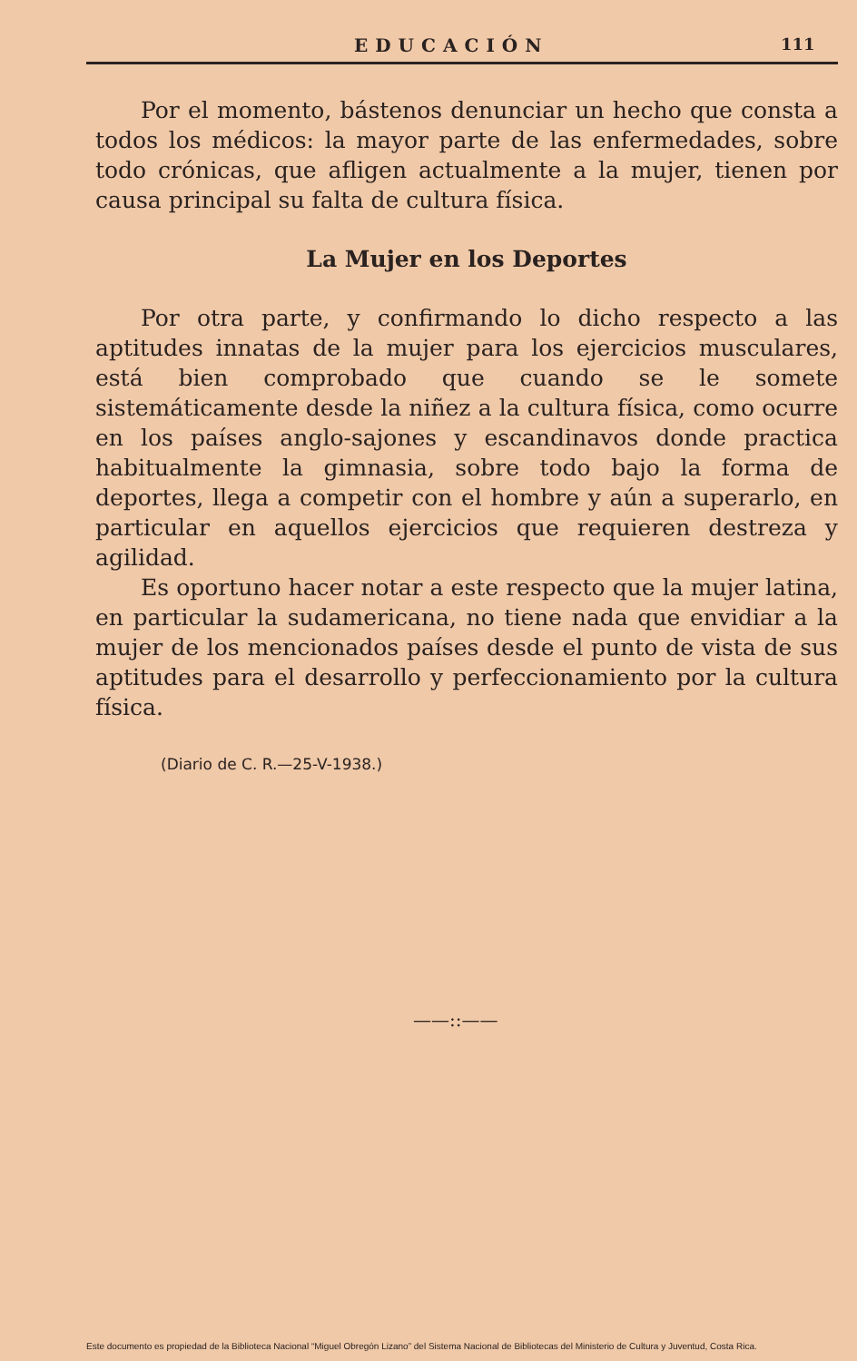EDUCACIÓN 111
Por el momento, bástenos denunciar un hecho que consta a todos los médicos: la mayor parte de las enfermedades, sobre todo crónicas, que afligen actualmente a la mujer, tienen por causa principal su falta de cultura física.
La Mujer en los Deportes
Por otra parte, y confirmando lo dicho respecto a las aptitudes innatas de la mujer para los ejercicios musculares, está bien comprobado que cuando se le somete sistemáticamente desde la niñez a la cultura física, como ocurre en los países anglo-sajones y escandinavos donde practica habitualmente la gimnasia, sobre todo bajo la forma de deportes, llega a competir con el hombre y aún a superarlo, en particular en aquellos ejercicios que requieren destreza y agilidad.
Es oportuno hacer notar a este respecto que la mujer latina, en particular la sudamericana, no tiene nada que envidiar a la mujer de los mencionados países desde el punto de vista de sus aptitudes para el desarrollo y perfeccionamiento por la cultura física.
(Diario de C. R.—25-V-1938.)
——::——
Este documento es propiedad de la Biblioteca Nacional “Miguel Obregón Lizano” del Sistema Nacional de Bibliotecas del Ministerio de Cultura y Juventud, Costa Rica.